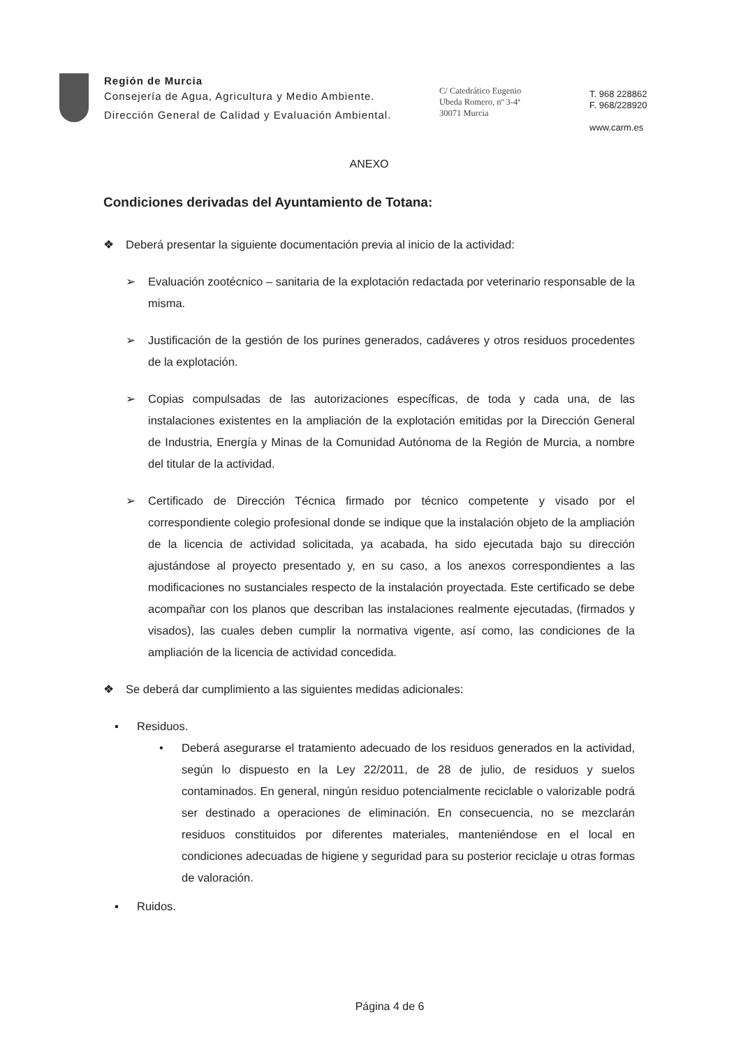Región de Murcia
Consejería de Agua, Agricultura y Medio Ambiente.
Dirección General de Calidad y Evaluación Ambiental.
C/ Catedrático Eugenio
Ubeda Romero, nº 3-4ª
30071 Murcia
T. 968 228862
F. 968/228920
www.carm.es
ANEXO
Condiciones derivadas del Ayuntamiento de Totana:
❖ Deberá presentar la siguiente documentación previa al inicio de la actividad:
➢ Evaluación zootécnico – sanitaria de la explotación redactada por veterinario responsable de la misma.
➢ Justificación de la gestión de los purines generados, cadáveres y otros residuos procedentes de la explotación.
➢ Copias compulsadas de las autorizaciones específicas, de toda y cada una, de las instalaciones existentes en la ampliación de la explotación emitidas por la Dirección General de Industria, Energía y Minas de la Comunidad Autónoma de la Región de Murcia, a nombre del titular de la actividad.
➢ Certificado de Dirección Técnica firmado por técnico competente y visado por el correspondiente colegio profesional donde se indique que la instalación objeto de la ampliación de la licencia de actividad solicitada, ya acabada, ha sido ejecutada bajo su dirección ajustándose al proyecto presentado y, en su caso, a los anexos correspondientes a las modificaciones no sustanciales respecto de la instalación proyectada. Este certificado se debe acompañar con los planos que describan las instalaciones realmente ejecutadas, (firmados y visados), las cuales deben cumplir la normativa vigente, así como, las condiciones de la ampliación de la licencia de actividad concedida.
❖ Se deberá dar cumplimiento a las siguientes medidas adicionales:
▪ Residuos.
• Deberá asegurarse el tratamiento adecuado de los residuos generados en la actividad, según lo dispuesto en la Ley 22/2011, de 28 de julio, de residuos y suelos contaminados. En general, ningún residuo potencialmente reciclable o valorizable podrá ser destinado a operaciones de eliminación. En consecuencia, no se mezclarán residuos constituidos por diferentes materiales, manteniéndose en el local en condiciones adecuadas de higiene y seguridad para su posterior reciclaje u otras formas de valoración.
▪ Ruidos.
Página 4 de 6